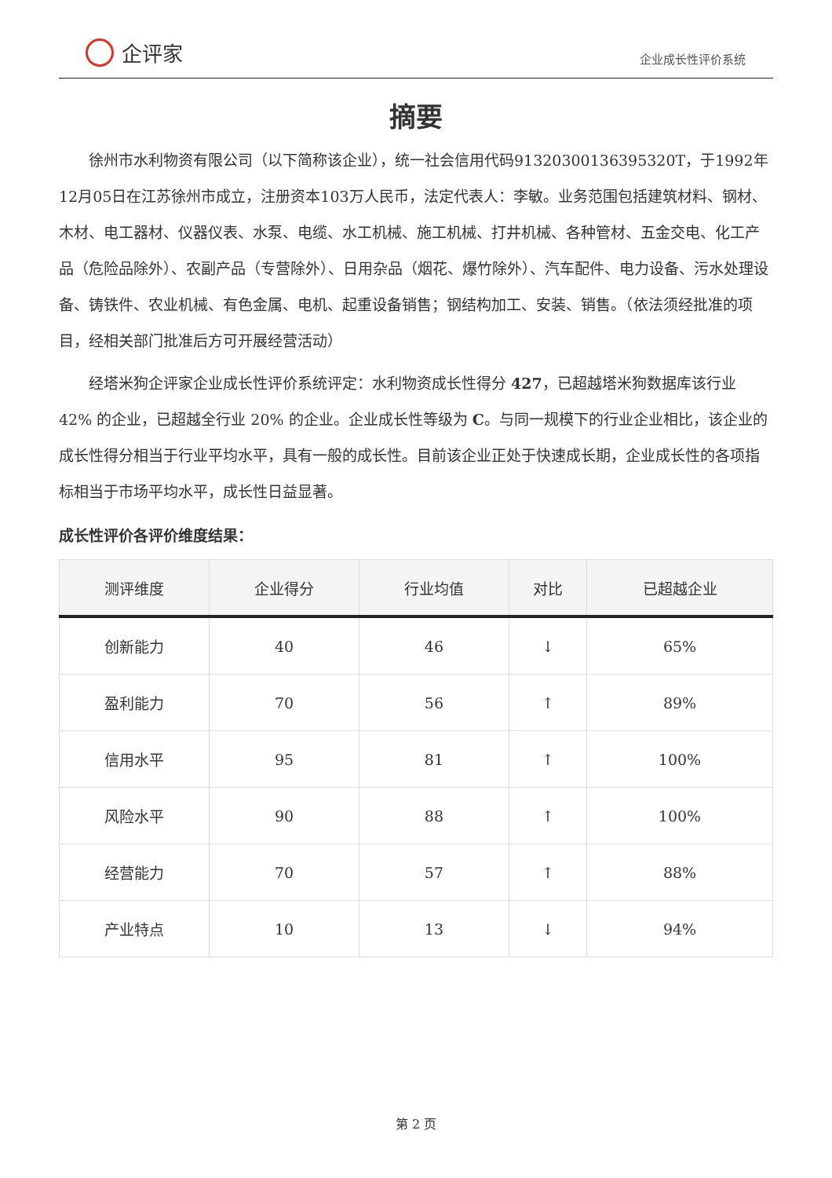企评家
企业成长性评价系统
摘要
徐州市水利物资有限公司（以下简称该企业），统一社会信用代码91320300136395320T，于1992年12月05日在江苏徐州市成立，注册资本103万人民币，法定代表人：李敏。业务范围包括建筑材料、钢材、木材、电工器材、仪器仪表、水泵、电缆、水工机械、施工机械、打井机械、各种管材、五金交电、化工产品（危险品除外）、农副产品（专营除外）、日用杂品（烟花、爆竹除外）、汽车配件、电力设备、污水处理设备、铸铁件、农业机械、有色金属、电机、起重设备销售；钢结构加工、安装、销售。（依法须经批准的项目，经相关部门批准后方可开展经营活动）
经塔米狗企评家企业成长性评价系统评定：水利物资成长性得分 427，已超越塔米狗数据库该行业 42% 的企业，已超越全行业 20% 的企业。企业成长性等级为 C。与同一规模下的行业企业相比，该企业的成长性得分相当于行业平均水平，具有一般的成长性。目前该企业正处于快速成长期，企业成长性的各项指标相当于市场平均水平，成长性日益显著。
成长性评价各评价维度结果：
| 测评维度 | 企业得分 | 行业均值 | 对比 | 已超越企业 |
| --- | --- | --- | --- | --- |
| 创新能力 | 40 | 46 | ↓ | 65% |
| 盈利能力 | 70 | 56 | ↑ | 89% |
| 信用水平 | 95 | 81 | ↑ | 100% |
| 风险水平 | 90 | 88 | ↑ | 100% |
| 经营能力 | 70 | 57 | ↑ | 88% |
| 产业特点 | 10 | 13 | ↓ | 94% |
第 2 页